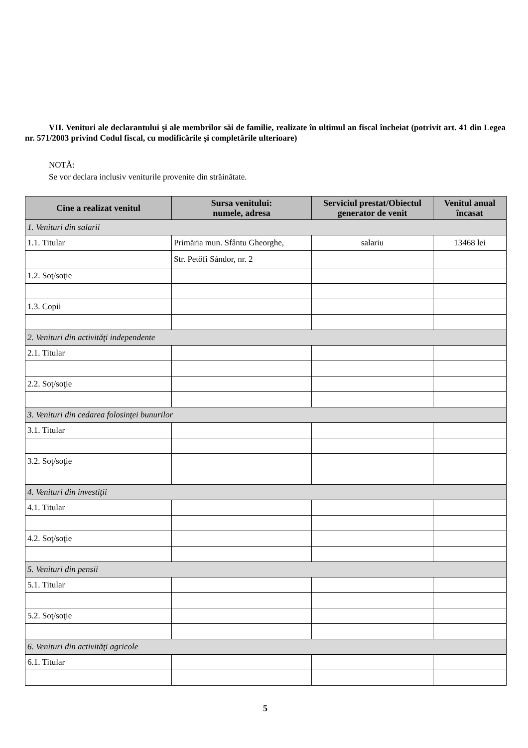VII. Venituri ale declarantului şi ale membrilor săi de familie, realizate în ultimul an fiscal încheiat (potrivit art. 41 din Legea nr. 571/2003 privind Codul fiscal, cu modificările şi completările ulterioare)
NOTĂ:
Se vor declara inclusiv veniturile provenite din străinătate.
| Cine a realizat venitul | Sursa venitului: numele, adresa | Serviciul prestat/Obiectul generator de venit | Venitul anual încasat |
| --- | --- | --- | --- |
| 1. Venituri din salarii | | | |
| 1.1. Titular | Primăria mun. Sfântu Gheorghe, | salariu | 13468 lei |
| | Str. Petőfi Sándor, nr. 2 | | |
| 1.2. Soţ/soţie | | | |
| 1.3. Copii | | | |
| 2. Venituri din activităţi independente | | | |
| 2.1. Titular | | | |
| 2.2. Soţ/soţie | | | |
| 3. Venituri din cedarea folosinţei bunurilor | | | |
| 3.1. Titular | | | |
| 3.2. Soţ/soţie | | | |
| 4. Venituri din investiţii | | | |
| 4.1. Titular | | | |
| 4.2. Soţ/soţie | | | |
| 5. Venituri din pensii | | | |
| 5.1. Titular | | | |
| 5.2. Soţ/soţie | | | |
| 6. Venituri din activităţi agricole | | | |
| 6.1. Titular | | | |
5